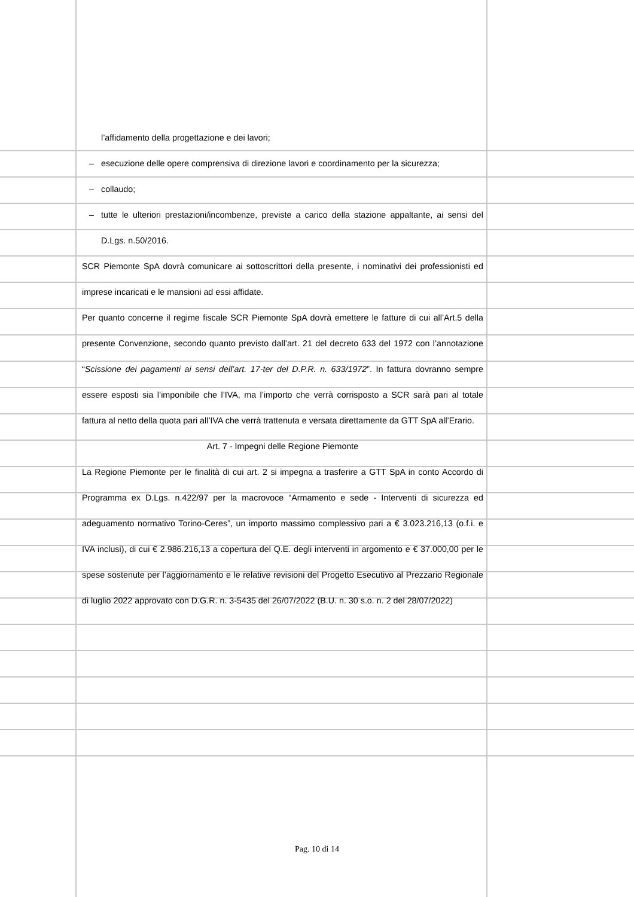l’affidamento della progettazione e dei lavori;
– esecuzione delle opere comprensiva di direzione lavori e coordinamento per la sicurezza;
– collaudo;
– tutte le ulteriori prestazioni/incombenze, previste a carico della stazione appaltante, ai sensi del D.Lgs. n.50/2016.
SCR Piemonte SpA dovrà comunicare ai sottoscrittori della presente, i nominativi dei professionisti ed imprese incaricati e le mansioni ad essi affidate.
Per quanto concerne il regime fiscale SCR Piemonte SpA dovrà emettere le fatture di cui all’Art.5 della presente Convenzione, secondo quanto previsto dall’art. 21 del decreto 633 del 1972 con l’annotazione “Scissione dei pagamenti ai sensi dell’art. 17-ter del D.P.R. n. 633/1972”. In fattura dovranno sempre essere esposti sia l’imponibile che l’IVA, ma l’importo che verrà corrisposto a SCR sarà pari al totale fattura al netto della quota pari all’IVA che verrà trattenuta e versata direttamente da GTT SpA all’Erario.
Art. 7 - Impegni delle Regione Piemonte
La Regione Piemonte per le finalità di cui art. 2 si impegna a trasferire a GTT SpA in conto Accordo di Programma ex D.Lgs. n.422/97 per la macrovoce “Armamento e sede - Interventi di sicurezza ed adeguamento normativo Torino-Ceres”, un importo massimo complessivo pari a € 3.023.216,13 (o.f.i. e IVA inclusi), di cui € 2.986.216,13 a copertura del Q.E. degli interventi in argomento e € 37.000,00 per le spese sostenute per l’aggiornamento e le relative revisioni del Progetto Esecutivo al Prezzario Regionale di luglio 2022 approvato con D.G.R. n. 3-5435 del 26/07/2022 (B.U. n. 30 s.o. n. 2 del 28/07/2022)
Pag. 10 di 14